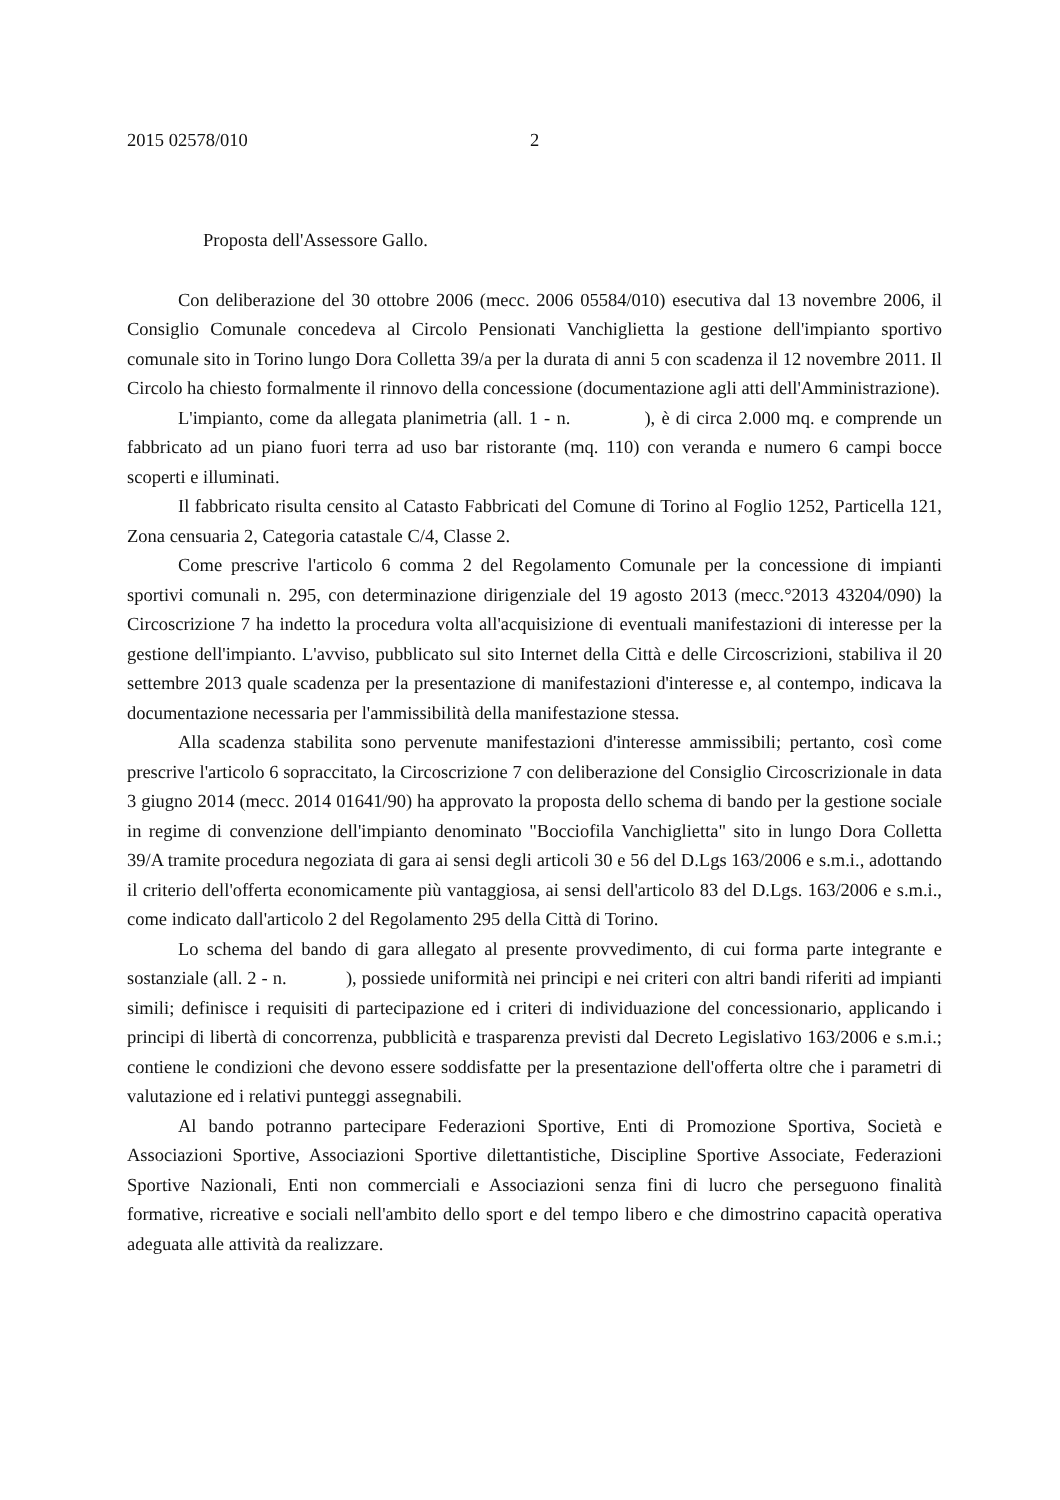2015 02578/010 2
Proposta dell'Assessore Gallo.
Con deliberazione del 30 ottobre 2006 (mecc. 2006 05584/010) esecutiva dal 13 novembre 2006, il Consiglio Comunale concedeva al Circolo Pensionati Vanchiglietta la gestione dell'impianto sportivo comunale sito in Torino lungo Dora Colletta 39/a per la durata di anni 5 con scadenza il 12 novembre 2011. Il Circolo ha chiesto formalmente il rinnovo della concessione (documentazione agli atti dell'Amministrazione).
L'impianto, come da allegata planimetria (all. 1 - n. ), è di circa 2.000 mq. e comprende un fabbricato ad un piano fuori terra ad uso bar ristorante (mq. 110) con veranda e numero 6 campi bocce scoperti e illuminati.
Il fabbricato risulta censito al Catasto Fabbricati del Comune di Torino al Foglio 1252, Particella 121, Zona censuaria 2, Categoria catastale C/4, Classe 2.
Come prescrive l'articolo 6 comma 2 del Regolamento Comunale per la concessione di impianti sportivi comunali n. 295, con determinazione dirigenziale del 19 agosto 2013 (mecc.°2013 43204/090) la Circoscrizione 7 ha indetto la procedura volta all'acquisizione di eventuali manifestazioni di interesse per la gestione dell'impianto. L'avviso, pubblicato sul sito Internet della Città e delle Circoscrizioni, stabiliva il 20 settembre 2013 quale scadenza per la presentazione di manifestazioni d'interesse e, al contempo, indicava la documentazione necessaria per l'ammissibilità della manifestazione stessa.
Alla scadenza stabilita sono pervenute manifestazioni d'interesse ammissibili; pertanto, così come prescrive l'articolo 6 sopraccitato, la Circoscrizione 7 con deliberazione del Consiglio Circoscrizionale in data 3 giugno 2014 (mecc. 2014 01641/90) ha approvato la proposta dello schema di bando per la gestione sociale in regime di convenzione dell'impianto denominato "Bocciofila Vanchiglietta" sito in lungo Dora Colletta 39/A tramite procedura negoziata di gara ai sensi degli articoli 30 e 56 del D.Lgs 163/2006 e s.m.i., adottando il criterio dell'offerta economicamente più vantaggiosa, ai sensi dell'articolo 83 del D.Lgs. 163/2006 e s.m.i., come indicato dall'articolo 2 del Regolamento 295 della Città di Torino.
Lo schema del bando di gara allegato al presente provvedimento, di cui forma parte integrante e sostanziale (all. 2 - n. ), possiede uniformità nei principi e nei criteri con altri bandi riferiti ad impianti simili; definisce i requisiti di partecipazione ed i criteri di individuazione del concessionario, applicando i principi di libertà di concorrenza, pubblicità e trasparenza previsti dal Decreto Legislativo 163/2006 e s.m.i.; contiene le condizioni che devono essere soddisfatte per la presentazione dell'offerta oltre che i parametri di valutazione ed i relativi punteggi assegnabili.
Al bando potranno partecipare Federazioni Sportive, Enti di Promozione Sportiva, Società e Associazioni Sportive, Associazioni Sportive dilettantistiche, Discipline Sportive Associate, Federazioni Sportive Nazionali, Enti non commerciali e Associazioni senza fini di lucro che perseguono finalità formative, ricreative e sociali nell'ambito dello sport e del tempo libero e che dimostrino capacità operativa adeguata alle attività da realizzare.